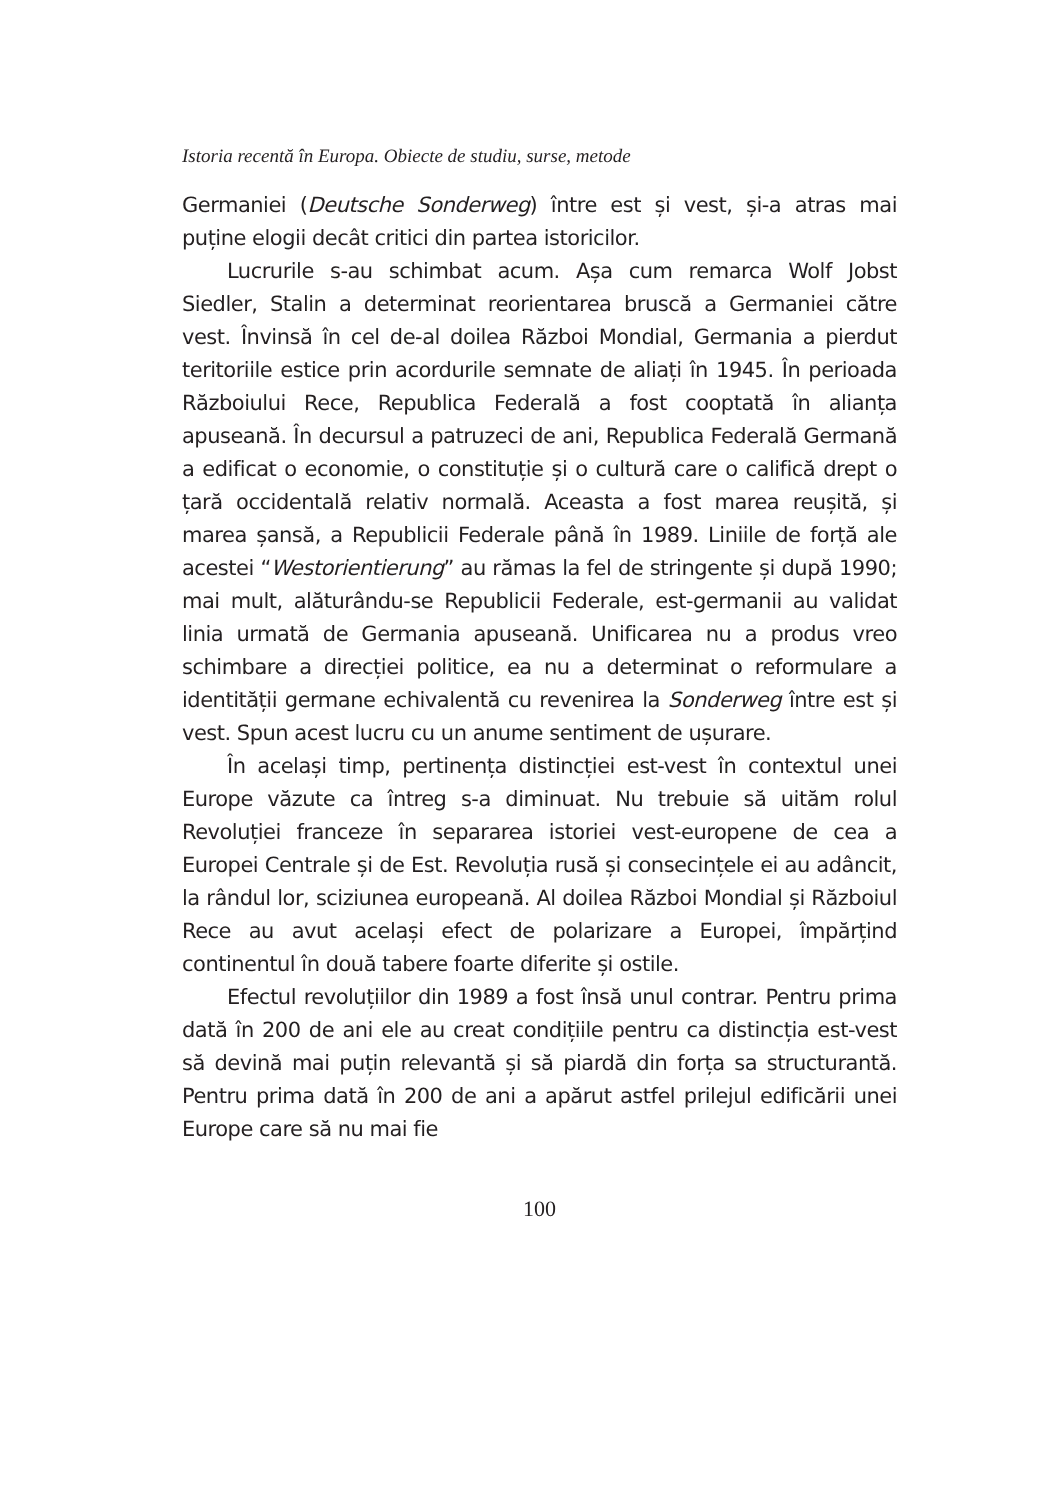Istoria recentă în Europa. Obiecte de studiu, surse, metode
Germaniei (Deutsche Sonderweg) între est și vest, și-a atras mai puține elogii decât critici din partea istoricilor.
Lucrurile s-au schimbat acum. Așa cum remarca Wolf Jobst Siedler, Stalin a determinat reorientarea bruscă a Germaniei către vest. Învinsă în cel de-al doilea Război Mondial, Germania a pierdut teritoriile estice prin acordurile semnate de aliați în 1945. În perioada Războiului Rece, Republica Federală a fost cooptată în alianța apuseană. În decursul a patruzeci de ani, Republica Federală Germană a edificat o economie, o constituție și o cultură care o califică drept o țară occidentală relativ normală. Aceasta a fost marea reușită, și marea șansă, a Republicii Federale până în 1989. Liniile de forță ale acestei “Westorientierung” au rămas la fel de stringente și după 1990; mai mult, alăturându-se Republicii Federale, est-germanii au validat linia urmată de Germania apuseană. Unificarea nu a produs vreo schimbare a direcției politice, ea nu a determinat o reformulare a identității germane echivalentă cu revenirea la Sonderweg între est și vest. Spun acest lucru cu un anume sentiment de ușurare.
În același timp, pertinența distincției est-vest în contextul unei Europe văzute ca întreg s-a diminuat. Nu trebuie să uităm rolul Revoluției franceze în separarea istoriei vest-europene de cea a Europei Centrale și de Est. Revoluția rusă și consecințele ei au adâncit, la rândul lor, sciziunea europeană. Al doilea Război Mondial și Războiul Rece au avut același efect de polarizare a Europei, împărțind continentul în două tabere foarte diferite și ostile.
Efectul revoluțiilor din 1989 a fost însă unul contrar. Pentru prima dată în 200 de ani ele au creat condițiile pentru ca distincția est-vest să devină mai puțin relevantă și să piardă din forța sa structurantă. Pentru prima dată în 200 de ani a apărut astfel prilejul edificării unei Europe care să nu mai fie
100